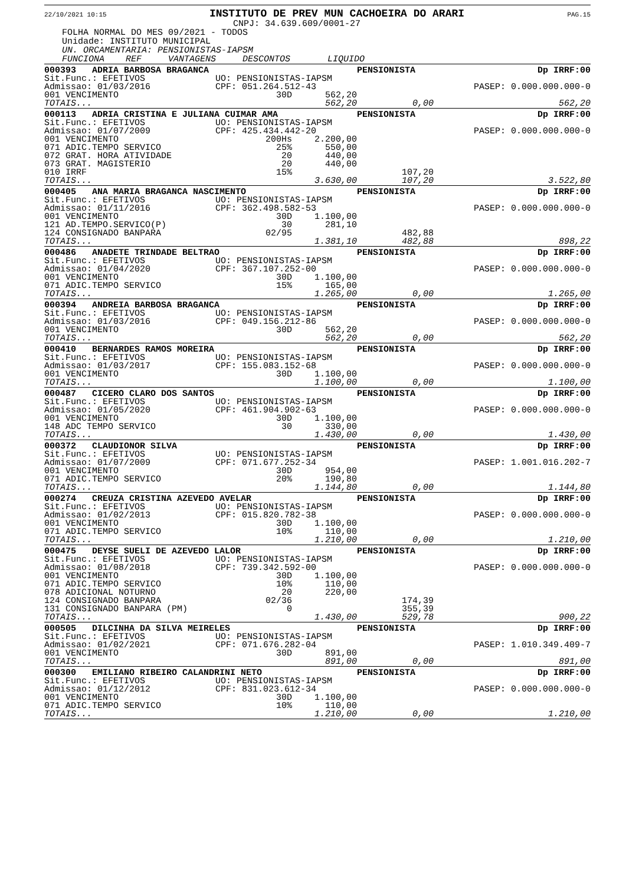22/10/2021 10:15 INSTITUTO DE PREV MUN CACHOEIRA DO ARARI PAG.15
CNPJ: 34.639.609/0001-27
FOLHA NORMAL DO MES 09/2021 - TODOS
Unidade: INSTITUTO MUNICIPAL
UN. ORCAMENTARIA: PENSIONISTAS-IAPSM
FUNCIONA REF VANTAGENS DESCONTOS LIQUIDO
| 000393 ADRIA BARBOSA BRAGANCA | | | PENSIONISTA | Dp IRRF:00 |
| Sit.Func.: EFETIVOS | UO: PENSIONISTAS-IAPSM | | | |
| Admissao: 01/03/2016 | CPF: 051.264.512-43 | | PASEP: 0.000.000.000-0 | |
| 001 VENCIMENTO | 30D | 562,20 | | |
| TOTAIS... | | 562,20 | 0,00 | 562,20 |
| 000113 ADRIA CRISTINA E JULIANA CUIMAR AMA | | | PENSIONISTA | Dp IRRF:00 |
| Sit.Func.: EFETIVOS | UO: PENSIONISTAS-IAPSM | | | |
| Admissao: 01/07/2009 | CPF: 425.434.442-20 | | PASEP: 0.000.000.000-0 | |
| 001 VENCIMENTO | 200Hs | 2.200,00 | | |
| 071 ADIC.TEMPO SERVICO | 25% | 550,00 | | |
| 072 GRAT. HORA ATIVIDADE | 20 | 440,00 | | |
| 073 GRAT. MAGISTERIO | 20 | 440,00 | | |
| 010 IRRF | 15% | | 107,20 | |
| TOTAIS... | | 3.630,00 | 107,20 | 3.522,80 |
| 000405 ANA MARIA BRAGANCA NASCIMENTO | | | PENSIONISTA | Dp IRRF:00 |
| Sit.Func.: EFETIVOS | UO: PENSIONISTAS-IAPSM | | | |
| Admissao: 01/11/2016 | CPF: 362.498.582-53 | | PASEP: 0.000.000.000-0 | |
| 001 VENCIMENTO | 30D | 1.100,00 | | |
| 121 AD.TEMPO.SERVICO(P) | 30 | 281,10 | | |
| 124 CONSIGNADO BANPARA | 02/95 | | 482,88 | |
| TOTAIS... | | 1.381,10 | 482,88 | 898,22 |
| 000486 ANADETE TRINDADE BELTRAO | | | PENSIONISTA | Dp IRRF:00 |
| Sit.Func.: EFETIVOS | UO: PENSIONISTAS-IAPSM | | | |
| Admissao: 01/04/2020 | CPF: 367.107.252-00 | | PASEP: 0.000.000.000-0 | |
| 001 VENCIMENTO | 30D | 1.100,00 | | |
| 071 ADIC.TEMPO SERVICO | 15% | 165,00 | | |
| TOTAIS... | | 1.265,00 | 0,00 | 1.265,00 |
| 000394 ANDREIA BARBOSA BRAGANCA | | | PENSIONISTA | Dp IRRF:00 |
| Sit.Func.: EFETIVOS | UO: PENSIONISTAS-IAPSM | | | |
| Admissao: 01/03/2016 | CPF: 049.156.212-86 | | PASEP: 0.000.000.000-0 | |
| 001 VENCIMENTO | 30D | 562,20 | | |
| TOTAIS... | | 562,20 | 0,00 | 562,20 |
| 000410 BERNARDES RAMOS MOREIRA | | | PENSIONISTA | Dp IRRF:00 |
| Sit.Func.: EFETIVOS | UO: PENSIONISTAS-IAPSM | | | |
| Admissao: 01/03/2017 | CPF: 155.083.152-68 | | PASEP: 0.000.000.000-0 | |
| 001 VENCIMENTO | 30D | 1.100,00 | | |
| TOTAIS... | | 1.100,00 | 0,00 | 1.100,00 |
| 000487 CICERO CLARO DOS SANTOS | | | PENSIONISTA | Dp IRRF:00 |
| Sit.Func.: EFETIVOS | UO: PENSIONISTAS-IAPSM | | | |
| Admissao: 01/05/2020 | CPF: 461.904.902-63 | | PASEP: 0.000.000.000-0 | |
| 001 VENCIMENTO | 30D | 1.100,00 | | |
| 148 ADC TEMPO SERVICO | 30 | 330,00 | | |
| TOTAIS... | | 1.430,00 | 0,00 | 1.430,00 |
| 000372 CLAUDIONOR SILVA | | | PENSIONISTA | Dp IRRF:00 |
| Sit.Func.: EFETIVOS | UO: PENSIONISTAS-IAPSM | | | |
| Admissao: 01/07/2009 | CPF: 071.677.252-34 | | PASEP: 1.001.016.202-7 | |
| 001 VENCIMENTO | 30D | 954,00 | | |
| 071 ADIC.TEMPO SERVICO | 20% | 190,80 | | |
| TOTAIS... | | 1.144,80 | 0,00 | 1.144,80 |
| 000274 CREUZA CRISTINA AZEVEDO AVELAR | | | PENSIONISTA | Dp IRRF:00 |
| Sit.Func.: EFETIVOS | UO: PENSIONISTAS-IAPSM | | | |
| Admissao: 01/02/2013 | CPF: 015.820.782-38 | | PASEP: 0.000.000.000-0 | |
| 001 VENCIMENTO | 30D | 1.100,00 | | |
| 071 ADIC.TEMPO SERVICO | 10% | 110,00 | | |
| TOTAIS... | | 1.210,00 | 0,00 | 1.210,00 |
| 000475 DEYSE SUELI DE AZEVEDO LALOR | | | PENSIONISTA | Dp IRRF:00 |
| Sit.Func.: EFETIVOS | UO: PENSIONISTAS-IAPSM | | | |
| Admissao: 01/08/2018 | CPF: 739.342.592-00 | | PASEP: 0.000.000.000-0 | |
| 001 VENCIMENTO | 30D | 1.100,00 | | |
| 071 ADIC.TEMPO SERVICO | 10% | 110,00 | | |
| 078 ADICIONAL NOTURNO | 20 | 220,00 | | |
| 124 CONSIGNADO BANPARA | 02/36 | | 174,39 | |
| 131 CONSIGNADO BANPARA (PM) | 0 | | 355,39 | |
| TOTAIS... | | 1.430,00 | 529,78 | 900,22 |
| 000505 DILCINHA DA SILVA MEIRELES | | | PENSIONISTA | Dp IRRF:00 |
| Sit.Func.: EFETIVOS | UO: PENSIONISTAS-IAPSM | | | |
| Admissao: 01/02/2021 | CPF: 071.676.282-04 | | PASEP: 1.010.349.409-7 | |
| 001 VENCIMENTO | 30D | 891,00 | | |
| TOTAIS... | | 891,00 | 0,00 | 891,00 |
| 000300 EMILIANO RIBEIRO CALANDRINI NETO | | | PENSIONISTA | Dp IRRF:00 |
| Sit.Func.: EFETIVOS | UO: PENSIONISTAS-IAPSM | | | |
| Admissao: 01/12/2012 | CPF: 831.023.612-34 | | PASEP: 0.000.000.000-0 | |
| 001 VENCIMENTO | 30D | 1.100,00 | | |
| 071 ADIC.TEMPO SERVICO | 10% | 110,00 | | |
| TOTAIS... | | 1.210,00 | 0,00 | 1.210,00 |